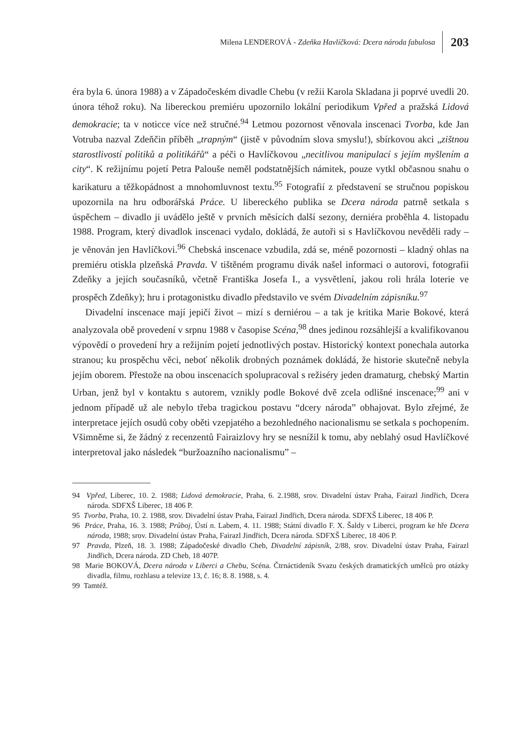Milena LENDEROVÁ - Zdeňka Havlíčková: Dcera národa fabulosa 203
éra byla 6. února 1988) a v Západočeském divadle Chebu (v režii Karola Skladana ji poprvé uvedli 20. února téhož roku). Na libereckou premiéru upozornilo lokální periodikum Vpřed a pražská Lidová demokracie; ta v noticce více než stručné.<sup>94</sup> Letmou pozornost věnovala inscenaci Tvorba, kde Jan Votruba nazval Zdeňčin příběh „trapným“ (jistě v původním slova smyslu!), sbírkovou akci „zištnou starostlivostí politiků a politikářů“ a péči o Havlíčkovou „necitlivou manipulací s jejím myšlením a city“. K režijnímu pojetí Petra Palouše neměl podstatnějších námitek, pouze vytkl občasnou snahu o karikaturu a těžkopádnost a mnohomluvnost textu.<sup>95</sup> Fotografií z představení se stručnou popiskou upozornila na hru odborářská Práce. U libereckého publika se Dcera národa patrně setkala s úspěchem – divadlo ji uvádělo ještě v prvních měsících další sezony, derniéra proběhla 4. listopadu 1988. Program, který divadlok inscenaci vydalo, dokládá, že autoři si s Havlíčkovou nevěděli rady – je věnován jen Havlíčkovi.<sup>96</sup> Chebská inscenace vzbudila, zdá se, méně pozornosti – kladný ohlas na premiéru otiskla plzeňská Pravda. V tištěném programu divák našel informaci o autorovi, fotografii Zdeňky a jejích současníků, včetně Františka Josefa I., a vysvětlení, jakou roli hrála loterie ve prospěch Zdeňky); hru i protagonistku divadlo představilo ve svém Divadelním zápisníku.<sup>97</sup>
Divadelní inscenace mají jepičí život – mizí s derniérou – a tak je kritika Marie Bokové, která analyzovala obě provedení v srpnu 1988 v časopise Scéna,<sup>98</sup> dnes jedinou rozsáhlejší a kvalifikovanou výpovědí o provedení hry a režijním pojetí jednotlivých postav. Historický kontext ponechala autorka stranou; ku prospěchu věci, neboť několik drobných poznámek dokládá, že historie skutečně nebyla jejím oborem. Přestože na obou inscenacích spolupracoval s režiséry jeden dramaturg, chebský Martin Urban, jenž byl v kontaktu s autorem, vznikly podle Bokové dvě zcela odlišné inscenace;<sup>99</sup> ani v jednom případě už ale nebylo třeba tragickou postavu “dcery národa” obhajovat. Bylo zřejmé, že interpretace jejích osudů coby oběti vzepjatého a bezohledného nacionalismu se setkala s pochopením. Všimněme si, že žádný z recenzentů Fairaizlovy hry se nesnížil k tomu, aby neblahý osud Havlíčkové interpretoval jako následek “buržoazního nacionalismu” –
94 Vpřed, Liberec, 10. 2. 1988; Lidová demokracie, Praha, 6. 2.1988, srov. Divadelní ústav Praha, Fairazl Jindřich, Dcera národa. SDFXŠ Liberec, 18 406 P.
95 Tvorba, Praha, 10. 2. 1988, srov. Divadelní ústav Praha, Fairazl Jindřich, Dcera národa. SDFXŠ Liberec, 18 406 P.
96 Práce, Praha, 16. 3. 1988; Průboj, Ústí n. Labem, 4. 11. 1988; Státní divadlo F. X. Šaldy v Liberci, program ke hře Dcera národa, 1988; srov. Divadelní ústav Praha, Fairazl Jindřich, Dcera národa. SDFXŠ Liberec, 18 406 P.
97 Pravda, Plzeň, 18. 3. 1988; Západočeské divadlo Cheb, Divadelní zápisník, 2/88, srov. Divadelní ústav Praha, Fairazl Jindřich, Dcera národa. ZD Cheb, 18 407P.
98 Marie BOKOVÁ, Dcera národa v Liberci a Chebu, Scéna. Čtrnáctideník Svazu českých dramatických umělců pro otázky divadla, filmu, rozhlasu a televize 13, č. 16; 8. 8. 1988, s. 4.
99 Tamtéž.